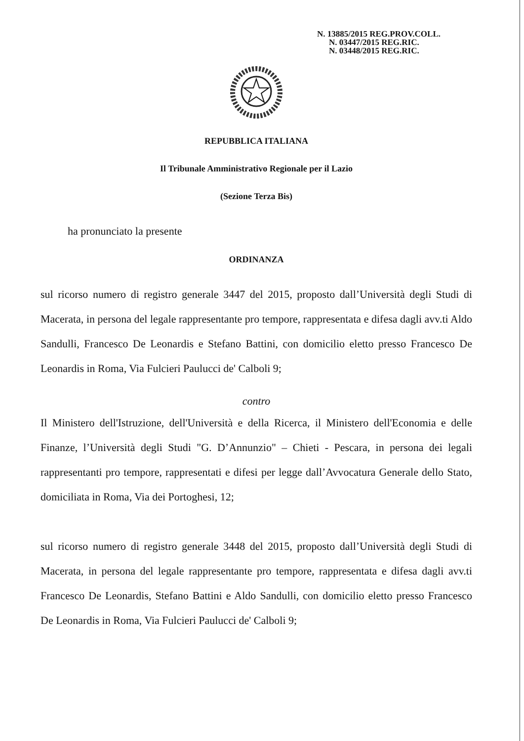N. 13885/2015 REG.PROV.COLL.
N. 03447/2015 REG.RIC.
N. 03448/2015 REG.RIC.
REPUBBLICA ITALIANA
Il Tribunale Amministrativo Regionale per il Lazio
(Sezione Terza Bis)
ha pronunciato la presente
ORDINANZA
sul ricorso numero di registro generale 3447 del 2015, proposto dall’Università degli Studi di Macerata, in persona del legale rappresentante pro tempore, rappresentata e difesa dagli avv.ti Aldo Sandulli, Francesco De Leonardis e Stefano Battini, con domicilio eletto presso Francesco De Leonardis in Roma, Via Fulcieri Paulucci de' Calboli 9;
contro
Il Ministero dell'Istruzione, dell'Università e della Ricerca, il Ministero dell'Economia e delle Finanze, l’Università degli Studi "G. D’Annunzio" – Chieti - Pescara, in persona dei legali rappresentanti pro tempore, rappresentati e difesi per legge dall’Avvocatura Generale dello Stato, domiciliata in Roma, Via dei Portoghesi, 12;
sul ricorso numero di registro generale 3448 del 2015, proposto dall’Università degli Studi di Macerata, in persona del legale rappresentante pro tempore, rappresentata e difesa dagli avv.ti Francesco De Leonardis, Stefano Battini e Aldo Sandulli, con domicilio eletto presso Francesco De Leonardis in Roma, Via Fulcieri Paulucci de' Calboli 9;